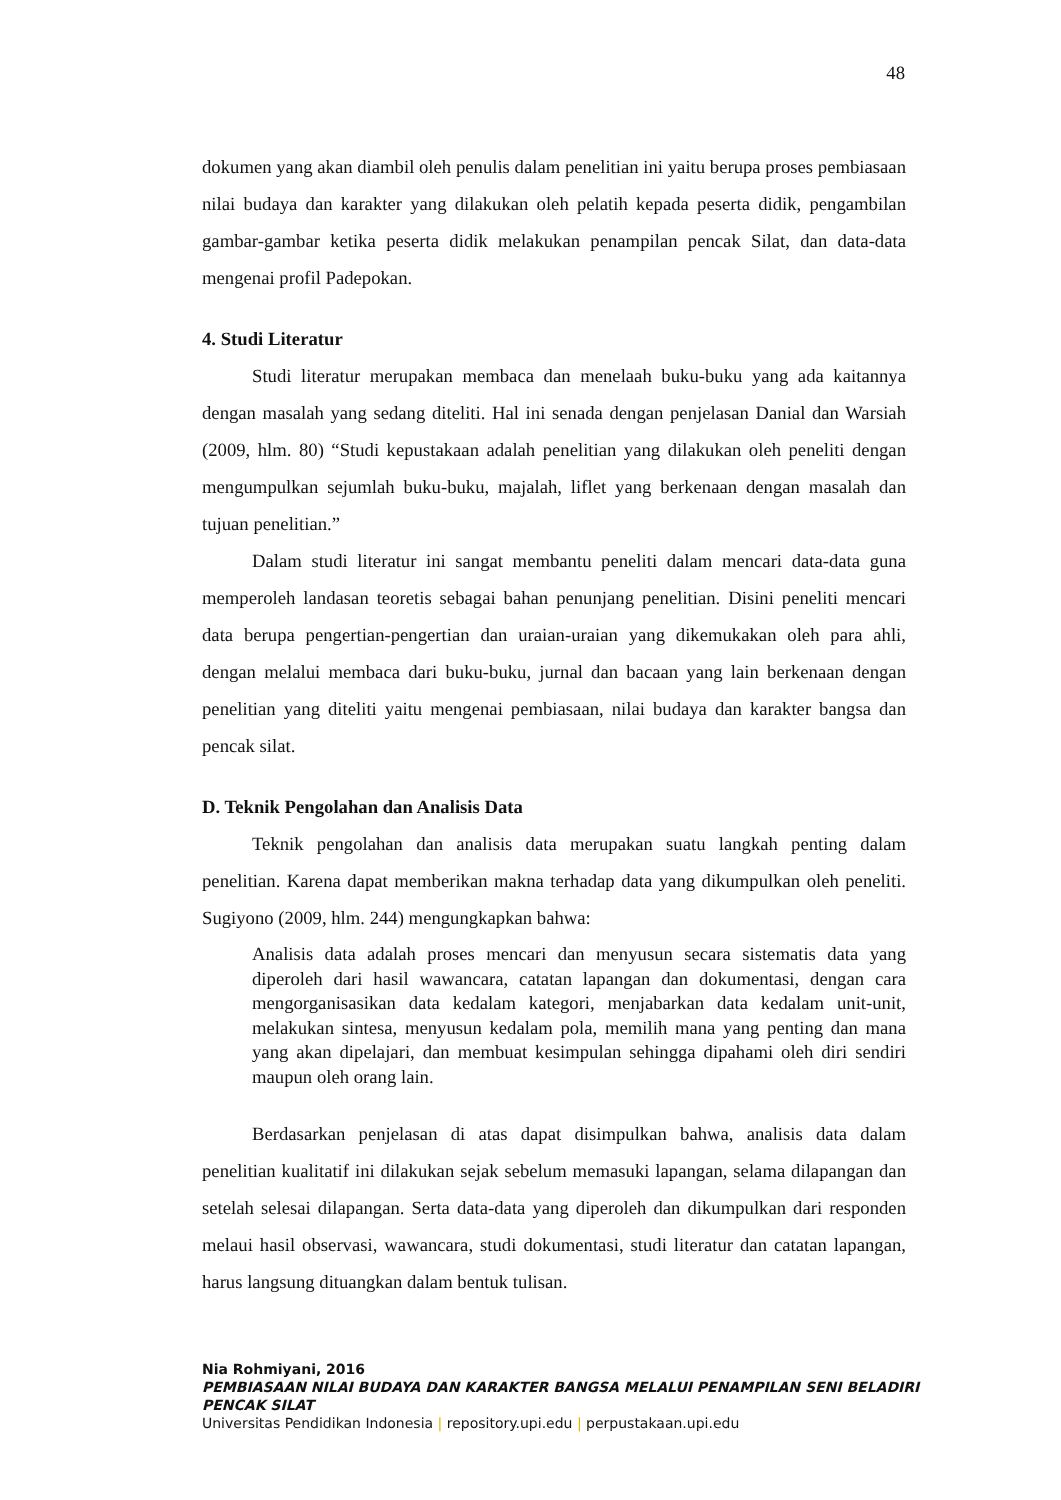48
dokumen yang akan diambil oleh penulis dalam penelitian ini yaitu berupa proses pembiasaan nilai budaya dan karakter yang dilakukan oleh pelatih kepada peserta didik, pengambilan gambar-gambar ketika peserta didik melakukan penampilan pencak Silat, dan data-data mengenai profil Padepokan.
4. Studi Literatur
Studi literatur merupakan membaca dan menelaah buku-buku yang ada kaitannya dengan masalah yang sedang diteliti. Hal ini senada dengan penjelasan Danial dan Warsiah (2009, hlm. 80) “Studi kepustakaan adalah penelitian yang dilakukan oleh peneliti dengan mengumpulkan sejumlah buku-buku, majalah, liflet yang berkenaan dengan masalah dan tujuan penelitian.”
Dalam studi literatur ini sangat membantu peneliti dalam mencari data-data guna memperoleh landasan teoretis sebagai bahan penunjang penelitian. Disini peneliti mencari data berupa pengertian-pengertian dan uraian-uraian yang dikemukakan oleh para ahli, dengan melalui membaca dari buku-buku, jurnal dan bacaan yang lain berkenaan dengan penelitian yang diteliti yaitu mengenai pembiasaan, nilai budaya dan karakter bangsa dan pencak silat.
D. Teknik Pengolahan dan Analisis Data
Teknik pengolahan dan analisis data merupakan suatu langkah penting dalam penelitian. Karena dapat memberikan makna terhadap data yang dikumpulkan oleh peneliti. Sugiyono (2009, hlm. 244) mengungkapkan bahwa:
Analisis data adalah proses mencari dan menyusun secara sistematis data yang diperoleh dari hasil wawancara, catatan lapangan dan dokumentasi, dengan cara mengorganisasikan data kedalam kategori, menjabarkan data kedalam unit-unit, melakukan sintesa, menyusun kedalam pola, memilih mana yang penting dan mana yang akan dipelajari, dan membuat kesimpulan sehingga dipahami oleh diri sendiri maupun oleh orang lain.
Berdasarkan penjelasan di atas dapat disimpulkan bahwa, analisis data dalam penelitian kualitatif ini dilakukan sejak sebelum memasuki lapangan, selama dilapangan dan setelah selesai dilapangan. Serta data-data yang diperoleh dan dikumpulkan dari responden melaui hasil observasi, wawancara, studi dokumentasi, studi literatur dan catatan lapangan, harus langsung dituangkan dalam bentuk tulisan.
Nia Rohmiyani, 2016
PEMBIASAAN NILAI BUDAYA DAN KARAKTER BANGSA MELALUI PENAMPILAN SENI BELADIRI
PENCAK SILAT
Universitas Pendidikan Indonesia | repository.upi.edu | perpustakaan.upi.edu